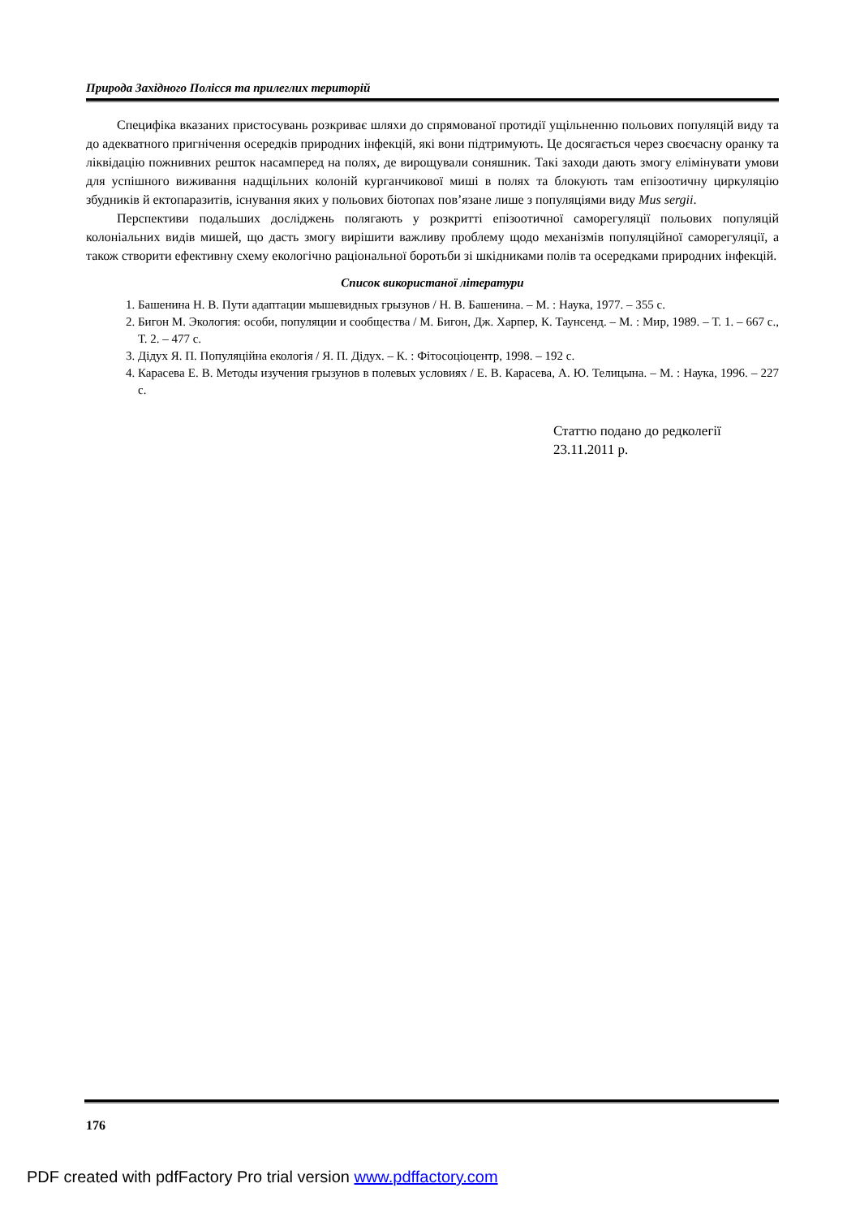Природа Західного Полісся та прилеглих територій
Специфіка вказаних пристосувань розкриває шляхи до спрямованої протидії ущільненню польових популяцій виду та до адекватного пригнічення осередків природних інфекцій, які вони підтримують. Це досягається через своєчасну оранку та ліквідацію пожнивних решток насамперед на полях, де вирощували соняшник. Такі заходи дають змогу елімінувати умови для успішного виживання надщільних колоній курганчикової миші в полях та блокують там епізоотичну циркуляцію збудників й ектопаразитів, існування яких у польових біотопах пов’язане лише з популяціями виду Mus sergii.
Перспективи подальших досліджень полягають у розкритті епізоотичної саморегуляції польових популяцій колоніальних видів мишей, що дасть змогу вирішити важливу проблему щодо механізмів популяційної саморегуляції, а також створити ефективну схему екологічно раціональної боротьби зі шкідниками полів та осередками природних інфекцій.
Список використаної літератури
1. Башенина Н. В. Пути адаптации мышевидных грызунов / Н. В. Башенина. – М. : Наука, 1977. – 355 с.
2. Бигон М. Экология: особи, популяции и сообщества / М. Бигон, Дж. Харпер, К. Таунсенд. – М. : Мир, 1989. – Т. 1. – 667 с., Т. 2. – 477 с.
3. Дідух Я. П. Популяційна екологія / Я. П. Дідух. – К. : Фітосоціоцентр, 1998. – 192 с.
4. Карасева Е. В. Методы изучения грызунов в полевых условиях / Е. В. Карасева, А. Ю. Телицына. – М. : Наука, 1996. – 227 с.
Статтю подано до редколегії
23.11.2011 р.
176
PDF created with pdfFactory Pro trial version www.pdffactory.com